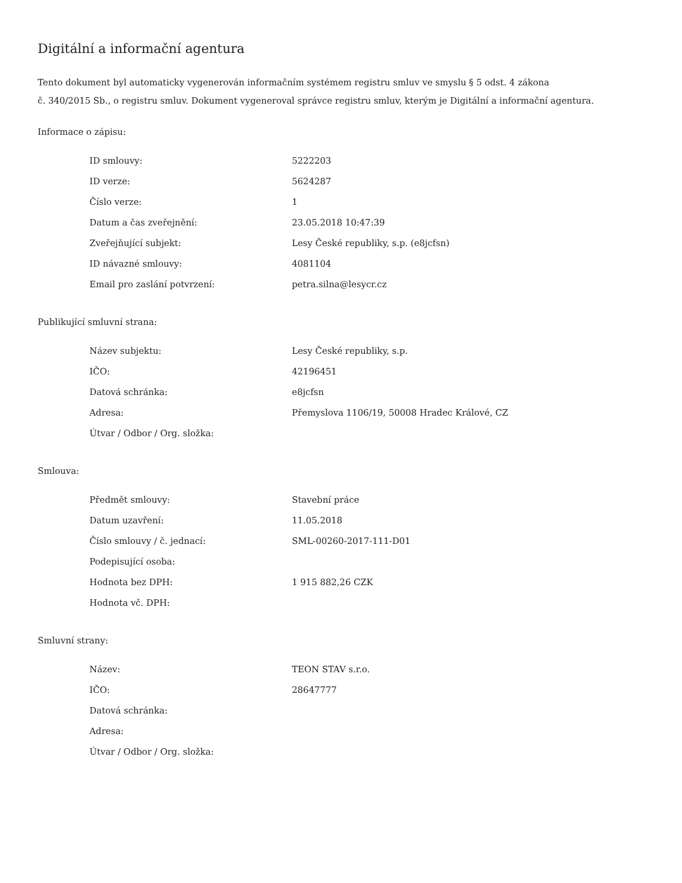Digitální a informační agentura
Tento dokument byl automaticky vygenerován informačním systémem registru smluv ve smyslu § 5 odst. 4 zákona
č. 340/2015 Sb., o registru smluv. Dokument vygeneroval správce registru smluv, kterým je Digitální a informační agentura.
Informace o zápisu:
| ID smlouvy: | 5222203 |
| ID verze: | 5624287 |
| Číslo verze: | 1 |
| Datum a čas zveřejnění: | 23.05.2018 10:47:39 |
| Zveřejňující subjekt: | Lesy České republiky, s.p. (e8jcfsn) |
| ID návazné smlouvy: | 4081104 |
| Email pro zaslání potvrzení: | petra.silna@lesycr.cz |
Publikující smluvní strana:
| Název subjektu: | Lesy České republiky, s.p. |
| IČO: | 42196451 |
| Datová schránka: | e8jcfsn |
| Adresa: | Přemyslova 1106/19, 50008 Hradec Králové, CZ |
| Útvar / Odbor / Org. složka: | |
Smlouva:
| Předmět smlouvy: | Stavební práce |
| Datum uzavření: | 11.05.2018 |
| Číslo smlouvy / č. jednací: | SML-00260-2017-111-D01 |
| Podepisující osoba: | |
| Hodnota bez DPH: | 1 915 882,26 CZK |
| Hodnota vč. DPH: | |
Smluvní strany:
| Název: | TEON STAV s.r.o. |
| IČO: | 28647777 |
| Datová schránka: | |
| Adresa: | |
| Útvar / Odbor / Org. složka: | |